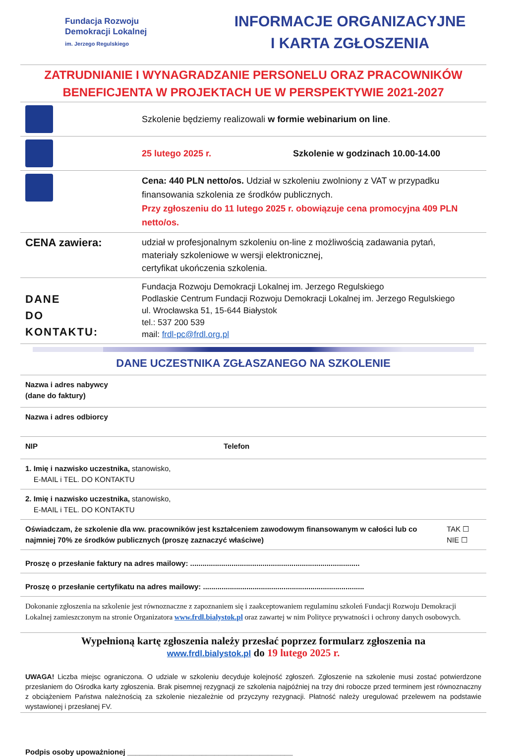Fundacja Rozwoju
Demokracji Lokalnej
im. Jerzego Regulskiego
INFORMACJE ORGANIZACYJNE
I KARTA ZGŁOSZENIA
ZATRUDNIANIE I WYNAGRADZANIE PERSONELU ORAZ PRACOWNIKÓW
BENEFICJENTA W PROJEKTACH UE W PERSPEKTYWIE 2021-2027
| | Szkolenie będziemy realizowali w formie webinarium on line . |
| | 25 lutego 2025 r. Szkolenie w godzinach 10.00-14.00 |
| | Cena: 440 PLN netto/os. Udział w szkoleniu zwolniony z VAT w przypadku finansowania szkolenia ze środków publicznych. Przy zgłoszeniu do 11 lutego 2025 r. obowiązuje cena promocyjna 409 PLN netto/os. |
| CENA zawiera: | udział w profesjonalnym szkoleniu on-line z możliwością zadawania pytań, materiały szkoleniowe w wersji elektronicznej, certyfikat ukończenia szkolenia. |
| DANE DO KONTAKTU: | Fundacja Rozwoju Demokracji Lokalnej im. Jerzego Regulskiego Podlaskie Centrum Fundacji Rozwoju Demokracji Lokalnej im. Jerzego Regulskiego ul. Wrocławska 51, 15-644 Białystok tel.: 537 200 539 mail: frdl-pc@frdl.org.pl |
DANE UCZESTNIKA ZGŁASZANEGO NA SZKOLENIE
| Nazwa i adres nabywcy (dane do faktury) | | |
| Nazwa i adres odbiorcy | | |
| NIP | Telefon | |
| 1. Imię i nazwisko uczestnika, stanowisko, E-MAIL i TEL. DO KONTAKTU | | |
| 2. Imię i nazwisko uczestnika, stanowisko, E-MAIL i TEL. DO KONTAKTU | | |
| Oświadczam, że szkolenie dla ww. pracowników jest kształceniem zawodowym finansowanym w całości lub co najmniej 70% ze środków publicznych (proszę zaznaczyć właściwe) | | TAK ☐ NIE ☐ |
| Proszę o przesłanie faktury na adres mailowy: .................................................................................. | | |
| Proszę o przesłanie certyfikatu na adres mailowy: .............................................................................. | | |
| Dokonanie zgłoszenia na szkolenie jest równoznaczne z zapoznaniem się i zaakceptowaniem regulaminu szkoleń Fundacji Rozwoju Demokracji Lokalnej zamieszczonym na stronie Organizatora www.frdl.bialystok.pl oraz zawartej w nim Polityce prywatności i ochrony danych osobowych. | | |
Wypełnioną kartę zgłoszenia należy przesłać poprzez formularz zgłoszenia na
www.frdl.bialystok.pl do 19 lutego 2025 r.
UWAGA! Liczba miejsc ograniczona. O udziale w szkoleniu decyduje kolejność zgłoszeń. Zgłoszenie na szkolenie musi zostać potwierdzone przesłaniem do Ośrodka karty zgłoszenia. Brak pisemnej rezygnacji ze szkolenia najpóźniej na trzy dni robocze przed terminem jest równoznaczny z obciążeniem Państwa należnością za szkolenie niezależnie od przyczyny rezygnacji. Płatność należy uregulować przelewem na podstawie wystawionej i przesłanej FV.
Podpis osoby upoważnionej ________________________________________